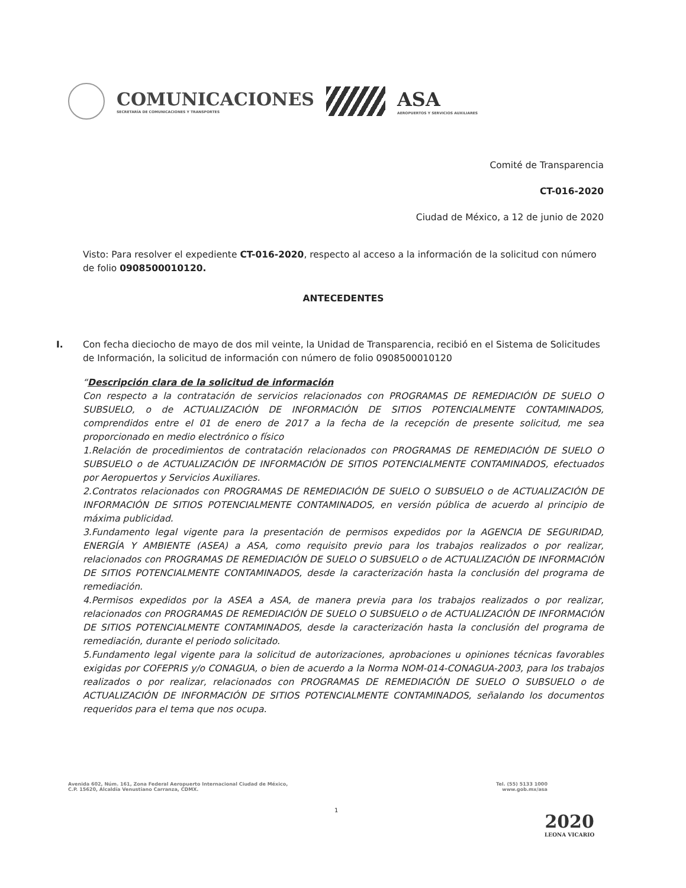COMUNICACIONES
SECRETARÍA DE COMUNICACIONES Y TRANSPORTES
ASA
AEROPUERTOS Y SERVICIOS AUXILIARES
Comité de Transparencia
CT-016-2020
Ciudad de México, a 12 de junio de 2020
Visto: Para resolver el expediente CT-016-2020, respecto al acceso a la información de la solicitud con número de folio 0908500010120.
ANTECEDENTES
I. Con fecha dieciocho de mayo de dos mil veinte, la Unidad de Transparencia, recibió en el Sistema de Solicitudes de Información, la solicitud de información con número de folio 0908500010120
“Descripción clara de la solicitud de información
Con respecto a la contratación de servicios relacionados con PROGRAMAS DE REMEDIACIÓN DE SUELO O SUBSUELO, o de ACTUALIZACIÓN DE INFORMACIÓN DE SITIOS POTENCIALMENTE CONTAMINADOS, comprendidos entre el 01 de enero de 2017 a la fecha de la recepción de presente solicitud, me sea proporcionado en medio electrónico o físico
1.Relación de procedimientos de contratación relacionados con PROGRAMAS DE REMEDIACIÓN DE SUELO O SUBSUELO o de ACTUALIZACIÓN DE INFORMACIÓN DE SITIOS POTENCIALMENTE CONTAMINADOS, efectuados por Aeropuertos y Servicios Auxiliares.
2.Contratos relacionados con PROGRAMAS DE REMEDIACIÓN DE SUELO O SUBSUELO o de ACTUALIZACIÓN DE INFORMACIÓN DE SITIOS POTENCIALMENTE CONTAMINADOS, en versión pública de acuerdo al principio de máxima publicidad.
3.Fundamento legal vigente para la presentación de permisos expedidos por la AGENCIA DE SEGURIDAD, ENERGÍA Y AMBIENTE (ASEA) a ASA, como requisito previo para los trabajos realizados o por realizar, relacionados con PROGRAMAS DE REMEDIACIÓN DE SUELO O SUBSUELO o de ACTUALIZACIÓN DE INFORMACIÓN DE SITIOS POTENCIALMENTE CONTAMINADOS, desde la caracterización hasta la conclusión del programa de remediación.
4.Permisos expedidos por la ASEA a ASA, de manera previa para los trabajos realizados o por realizar, relacionados con PROGRAMAS DE REMEDIACIÓN DE SUELO O SUBSUELO o de ACTUALIZACIÓN DE INFORMACIÓN DE SITIOS POTENCIALMENTE CONTAMINADOS, desde la caracterización hasta la conclusión del programa de remediación, durante el periodo solicitado.
5.Fundamento legal vigente para la solicitud de autorizaciones, aprobaciones u opiniones técnicas favorables exigidas por COFEPRIS y/o CONAGUA, o bien de acuerdo a la Norma NOM-014-CONAGUA-2003, para los trabajos realizados o por realizar, relacionados con PROGRAMAS DE REMEDIACIÓN DE SUELO O SUBSUELO o de ACTUALIZACIÓN DE INFORMACIÓN DE SITIOS POTENCIALMENTE CONTAMINADOS, señalando los documentos requeridos para el tema que nos ocupa.
Avenida 602, Núm. 161, Zona Federal Aeropuerto Internacional Ciudad de México,
C.P. 15620, Alcaldía Venustiano Carranza, CDMX.
Tel. (55) 5133 1000
www.gob.mx/asa
1
2020
LEONA VICARIO